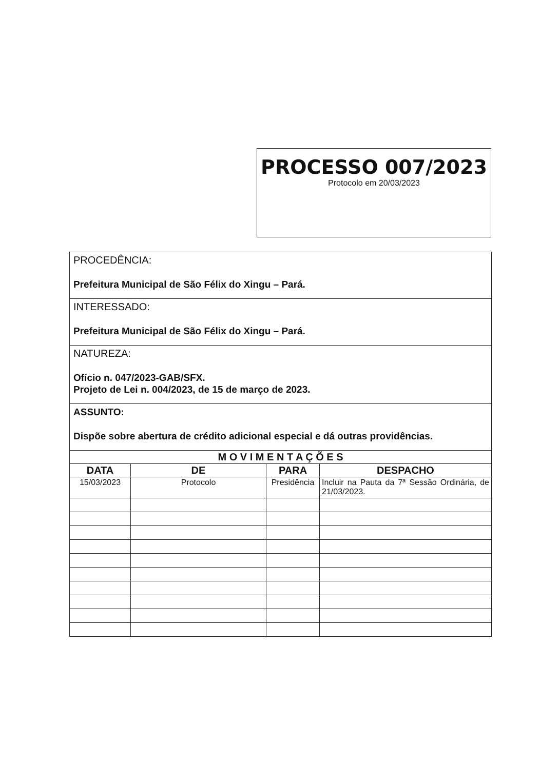PROCESSO 007/2023
Protocolo em 20/03/2023
PROCEDÊNCIA:
Prefeitura Municipal de São Félix do Xingu – Pará.
INTERESSADO:
Prefeitura Municipal de São Félix do Xingu – Pará.
NATUREZA:
Ofício n. 047/2023-GAB/SFX.
Projeto de Lei n. 004/2023, de 15 de março de 2023.
ASSUNTO:
Dispõe sobre abertura de crédito adicional especial e dá outras providências.
| M O V I M E N T A Ç Õ E S | | | |
| --- | --- | --- | --- |
| DATA | DE | PARA | DESPACHO |
| 15/03/2023 | Protocolo | Presidência | Incluir na Pauta da 7ª Sessão Ordinária, de 21/03/2023. |